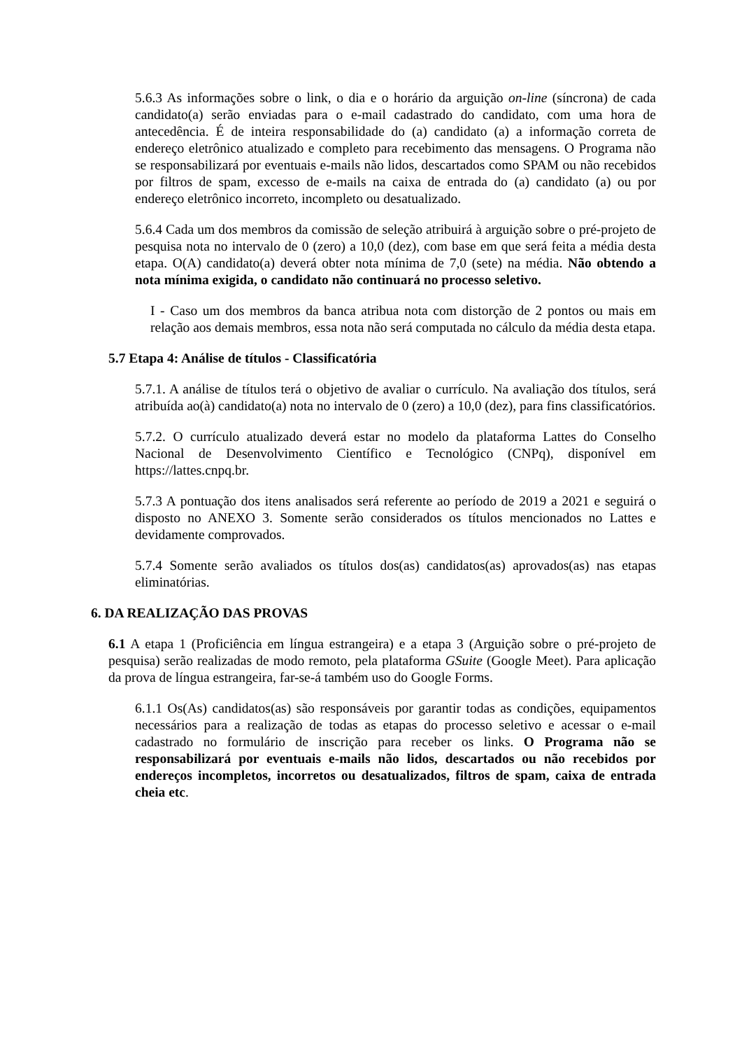5.6.3 As informações sobre o link, o dia e o horário da arguição on-line (síncrona) de cada candidato(a) serão enviadas para o e-mail cadastrado do candidato, com uma hora de antecedência. É de inteira responsabilidade do (a) candidato (a) a informação correta de endereço eletrônico atualizado e completo para recebimento das mensagens. O Programa não se responsabilizará por eventuais e-mails não lidos, descartados como SPAM ou não recebidos por filtros de spam, excesso de e-mails na caixa de entrada do (a) candidato (a) ou por endereço eletrônico incorreto, incompleto ou desatualizado.
5.6.4 Cada um dos membros da comissão de seleção atribuirá à arguição sobre o pré-projeto de pesquisa nota no intervalo de 0 (zero) a 10,0 (dez), com base em que será feita a média desta etapa. O(A) candidato(a) deverá obter nota mínima de 7,0 (sete) na média. Não obtendo a nota mínima exigida, o candidato não continuará no processo seletivo.
I - Caso um dos membros da banca atribua nota com distorção de 2 pontos ou mais em relação aos demais membros, essa nota não será computada no cálculo da média desta etapa.
5.7 Etapa 4: Análise de títulos - Classificatória
5.7.1. A análise de títulos terá o objetivo de avaliar o currículo. Na avaliação dos títulos, será atribuída ao(à) candidato(a) nota no intervalo de 0 (zero) a 10,0 (dez), para fins classificatórios.
5.7.2. O currículo atualizado deverá estar no modelo da plataforma Lattes do Conselho Nacional de Desenvolvimento Científico e Tecnológico (CNPq), disponível em https://lattes.cnpq.br.
5.7.3 A pontuação dos itens analisados será referente ao período de 2019 a 2021 e seguirá o disposto no ANEXO 3. Somente serão considerados os títulos mencionados no Lattes e devidamente comprovados.
5.7.4 Somente serão avaliados os títulos dos(as) candidatos(as) aprovados(as) nas etapas eliminatórias.
6. DA REALIZAÇÃO DAS PROVAS
6.1 A etapa 1 (Proficiência em língua estrangeira) e a etapa 3 (Arguição sobre o pré-projeto de pesquisa) serão realizadas de modo remoto, pela plataforma GSuite (Google Meet). Para aplicação da prova de língua estrangeira, far-se-á também uso do Google Forms.
6.1.1 Os(As) candidatos(as) são responsáveis por garantir todas as condições, equipamentos necessários para a realização de todas as etapas do processo seletivo e acessar o e-mail cadastrado no formulário de inscrição para receber os links. O Programa não se responsabilizará por eventuais e-mails não lidos, descartados ou não recebidos por endereços incompletos, incorretos ou desatualizados, filtros de spam, caixa de entrada cheia etc.